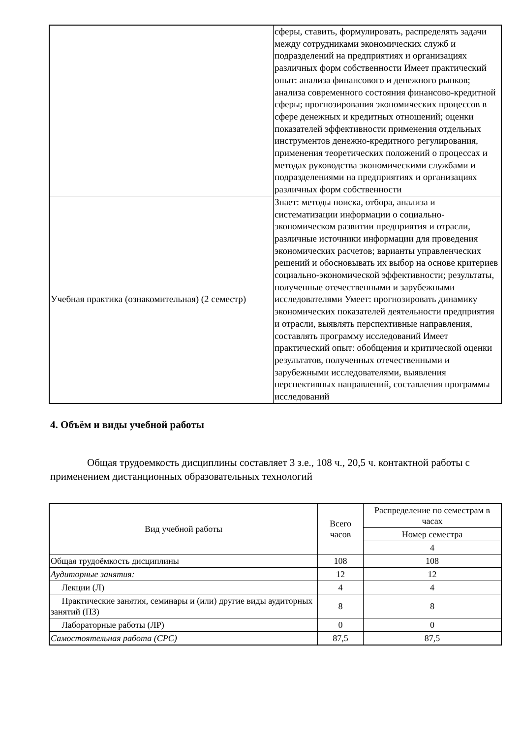| | сферы, ставить, формулировать, распределять задачи между сотрудниками экономических служб и подразделений на предприятиях и организациях различных форм собственности Имеет практический опыт: анализа финансового и денежного рынков; анализа современного состояния финансово-кредитной сферы; прогнозирования экономических процессов в сфере денежных и кредитных отношений; оценки показателей эффективности применения отдельных инструментов денежно-кредитного регулирования, применения теоретических положений о процессах и методах руководства экономическими службами и подразделениями на предприятиях и организациях различных форм собственности |
| Учебная практика (ознакомительная) (2 семестр) | Знает: методы поиска, отбора, анализа и систематизации информации о социально-экономическом развитии предприятия и отрасли, различные источники информации для проведения экономических расчетов; варианты управленческих решений и обосновывать их выбор на основе критериев социально-экономической эффективности; результаты, полученные отечественными и зарубежными исследователями Умеет: прогнозировать динамику экономических показателей деятельности предприятия и отрасли, выявлять перспективные направления, составлять программу исследований Имеет практический опыт: обобщения и критической оценки результатов, полученных отечественными и зарубежными исследователями, выявления перспективных направлений, составления программы исследований |
4. Объём и виды учебной работы
Общая трудоемкость дисциплины составляет 3 з.е., 108 ч., 20,5 ч. контактной работы с применением дистанционных образовательных технологий
| Вид учебной работы | Всего часов | Распределение по семестрам в часах |
| | | Номер семестра |
| | | 4 |
| Общая трудоёмкость дисциплины | 108 | 108 |
| Аудиторные занятия: | 12 | 12 |
| Лекции (Л) | 4 | 4 |
| Практические занятия, семинары и (или) другие виды аудиторных занятий (ПЗ) | 8 | 8 |
| Лабораторные работы (ЛР) | 0 | 0 |
| Самостоятельная работа (СРС) | 87,5 | 87,5 |